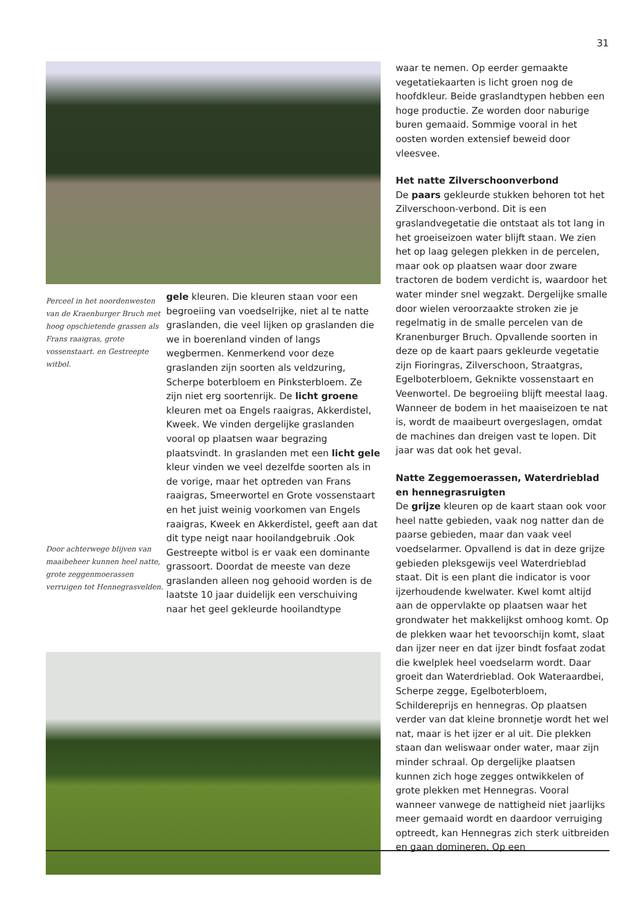31
Perceel in het noordenwesten van de Kraenburger Bruch met hoog opschietende grassen als Frans raaigras, grote vossenstaart. en Gestreepte witbol.
Door achterwege blijven van maaibeheer kunnen heel natte, grote zeggenmoerassen verruigen tot Hennegrasvelden.
gele kleuren. Die kleuren staan voor een begroeiing van voedselrijke, niet al te natte graslanden, die veel lijken op graslanden die we in boerenland vinden of langs wegbermen. Kenmerkend voor deze graslanden zijn soorten als veldzuring, Scherpe boterbloem en Pinksterbloem. Ze zijn niet erg soortenrijk. De licht groene kleuren met oa Engels raaigras, Akkerdistel, Kweek. We vinden dergelijke graslanden vooral op plaatsen waar begrazing plaatsvindt. In graslanden met een licht gele kleur vinden we veel dezelfde soorten als in de vorige, maar het optreden van Frans raaigras, Smeerwortel en Grote vossenstaart en het juist weinig voorkomen van Engels raaigras, Kweek en Akkerdistel, geeft aan dat dit type neigt naar hooilandgebruik .Ook Gestreepte witbol is er vaak een dominante grassoort. Doordat de meeste van deze graslanden alleen nog gehooid worden is de laatste 10 jaar duidelijk een verschuiving naar het geel gekleurde hooilandtype
waar te nemen. Op eerder gemaakte vegetatiekaarten is licht groen nog de hoofdkleur. Beide graslandtypen hebben een hoge productie. Ze worden door naburige buren gemaaid. Sommige vooral in het oosten worden extensief beweid door vleesvee.
Het natte Zilverschoonverbond
De paars gekleurde stukken behoren tot het Zilverschoon-verbond. Dit is een graslandvegetatie die ontstaat als tot lang in het groeiseizoen water blijft staan. We zien het op laag gelegen plekken in de percelen, maar ook op plaatsen waar door zware tractoren de bodem verdicht is, waardoor het water minder snel wegzakt. Dergelijke smalle door wielen veroorzaakte stroken zie je regelmatig in de smalle percelen van de Kranenburger Bruch. Opvallende soorten in deze op de kaart paars gekleurde vegetatie zijn Fioringras, Zilverschoon, Straatgras, Egelboterbloem, Geknikte vossenstaart en Veenwortel. De begroeiing blijft meestal laag. Wanneer de bodem in het maaiseizoen te nat is, wordt de maaibeurt overgeslagen, omdat de machines dan dreigen vast te lopen. Dit jaar was dat ook het geval.
Natte Zeggemoerassen, Waterdrieblad en hennegrasruigten
De grijze kleuren op de kaart staan ook voor heel natte gebieden, vaak nog natter dan de paarse gebieden, maar dan vaak veel voedselarmer. Opvallend is dat in deze grijze gebieden pleksgewijs veel Waterdrieblad staat. Dit is een plant die indicator is voor ijzerhoudende kwelwater. Kwel komt altijd aan de oppervlakte op plaatsen waar het grondwater het makkelijkst omhoog komt. Op de plekken waar het tevoorschijn komt, slaat dan ijzer neer en dat ijzer bindt fosfaat zodat die kwelplek heel voedselarm wordt. Daar groeit dan Waterdrieblad. Ook Wateraardbei, Scherpe zegge, Egelboterbloem, Schildereprijs en hennegras. Op plaatsen verder van dat kleine bronnetje wordt het wel nat, maar is het ijzer er al uit. Die plekken staan dan weliswaar onder water, maar zijn minder schraal. Op dergelijke plaatsen kunnen zich hoge zegges ontwikkelen of grote plekken met Hennegras. Vooral wanneer vanwege de nattigheid niet jaarlijks meer gemaaid wordt en daardoor verruiging optreedt, kan Hennegras zich sterk uitbreiden en gaan domineren. Op een